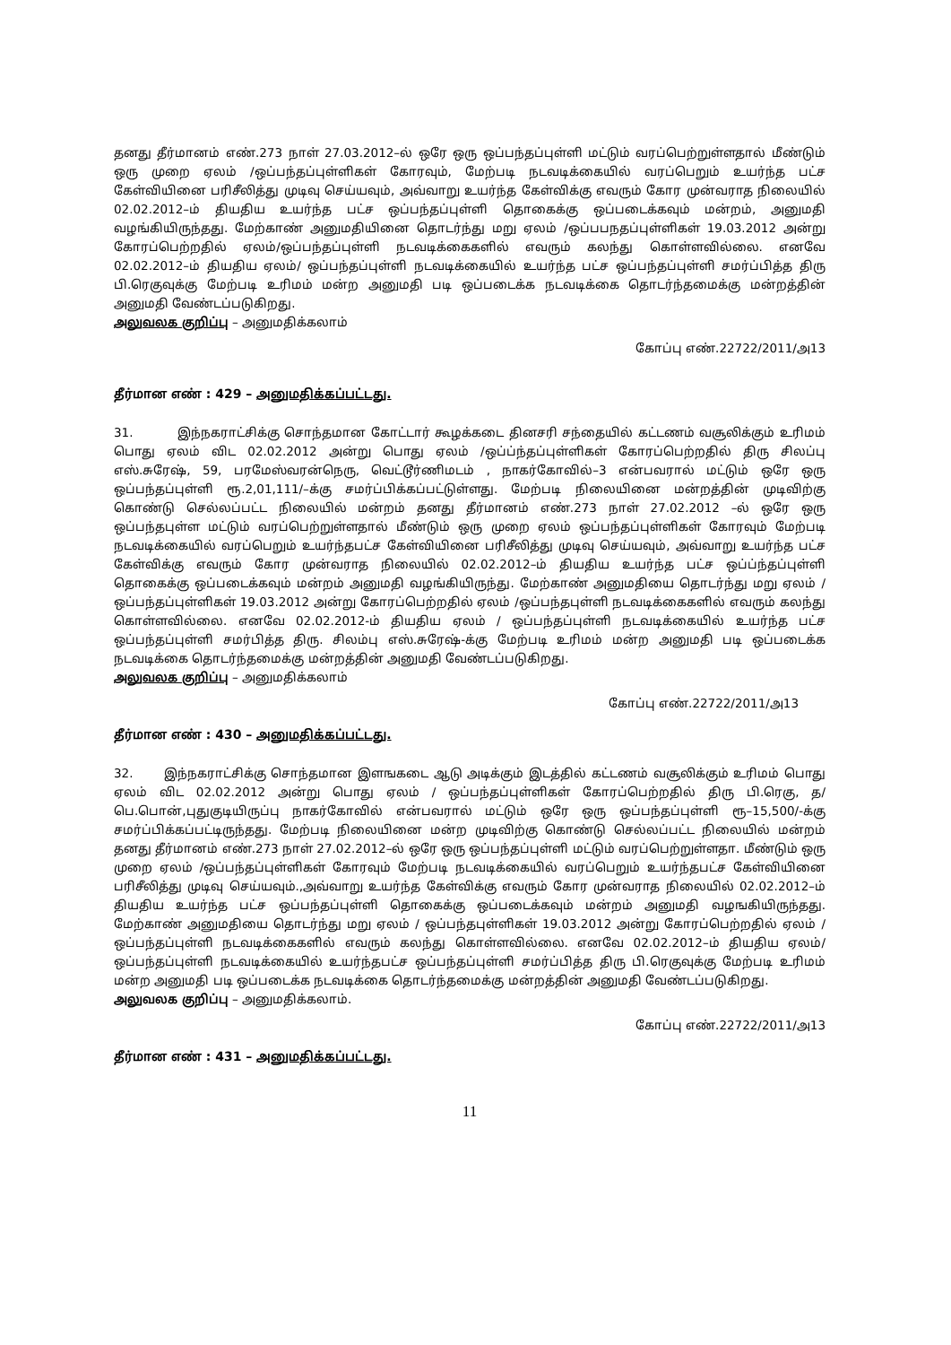தனது தீர்மானம் எண்.273 நாள் 27.03.2012–ல் ஒரே ஒரு ஒப்பந்தப்புள்ளி மட்டும் வரப்பெற்றுள்ளதால் மீண்டும் ஒரு முறை ஏலம் /ஒப்பந்தப்புள்ளிகள் கோரவும், மேற்படி நடவடிக்கையில் வரப்பெறும் உயர்ந்த பட்ச கேள்வியினை பரிசீலித்து முடிவு செய்யவும், அவ்வாறு உயர்ந்த கேள்விக்கு எவரும் கோர முன்வராத நிலையில் 02.02.2012–ம் தியதிய உயர்ந்த பட்ச ஒப்பந்தப்புள்ளி தொகைக்கு ஒப்படைக்கவும் மன்றம், அனுமதி வழங்கியிருந்தது. மேற்காண் அனுமதியினை தொடர்ந்து மறு ஏலம் /ஒப்பபநதப்புள்ளிகள் 19.03.2012 அன்று கோரப்பெற்றதில் ஏலம்/ஒப்பந்தப்புள்ளி நடவடிக்கைகளில் எவரும் கலந்து கொள்ளவில்லை. எனவே 02.02.2012–ம் தியதிய ஏலம்/ ஒப்பந்தப்புள்ளி நடவடிக்கையில் உயர்ந்த பட்ச ஒப்பந்தப்புள்ளி சமர்ப்பித்த திரு பி.ரெகுவுக்கு மேற்படி உரிமம் மன்ற அனுமதி படி ஒப்படைக்க நடவடிக்கை தொடர்ந்தமைக்கு மன்றத்தின் அனுமதி வேண்டப்படுகிறது.
அலுவலக குறிப்பு – அனுமதிக்கலாம்
கோப்பு எண்.22722/2011/அ13
தீர்மான எண் : 429 – அனுமதிக்கப்பட்டது.
31. இந்நகராட்சிக்கு சொந்தமான கோட்டார் கூழக்கடை தினசரி சந்தையில் கட்டணம் வசூலிக்கும் உரிமம் பொது ஏலம் விட 02.02.2012 அன்று பொது ஏலம் /ஒப்ப்ந்தப்புள்ளிகள் கோரப்பெற்றதில் திரு சிலப்பு எஸ்.சுரேஷ், 59, பரமேஸ்வரன்நெரு, வெட்டூர்ணிமடம் , நாகர்கோவில்–3 என்பவரால் மட்டும் ஒரே ஒரு ஒப்பந்தப்புள்ளி ரூ.2,01,111/–க்கு சமர்ப்பிக்கப்பட்டுள்ளது. மேற்படி நிலையினை மன்றத்தின் முடிவிற்கு கொண்டு செல்லப்பட்ட நிலையில் மன்றம் தனது தீர்மானம் எண்.273 நாள் 27.02.2012 –ல் ஒரே ஒரு ஒப்பந்தபுள்ள மட்டும் வரப்பெற்றுள்ளதால் மீண்டும் ஒரு முறை ஏலம் ஒப்பந்தப்புள்ளிகள் கோரவும் மேற்படி நடவடிக்கையில் வரப்பெறும் உயர்ந்தபட்ச கேள்வியினை பரிசீலித்து முடிவு செய்யவும், அவ்வாறு உயர்ந்த பட்ச கேள்விக்கு எவரும் கோர முன்வராத நிலையில் 02.02.2012–ம் தியதிய உயர்ந்த பட்ச ஒப்ப்ந்தப்புள்ளி தொகைக்கு ஒப்படைக்கவும் மன்றம் அனுமதி வழங்கியிருந்து. மேற்காண் அனுமதியை தொடர்ந்து மறு ஏலம் / ஒப்பந்தப்புள்ளிகள் 19.03.2012 அன்று கோரப்பெற்றதில் ஏலம் /ஒப்பந்தபுள்ளி நடவடிக்கைகளில் எவரும் கலந்து கொள்ளவில்லை. எனவே 02.02.2012-ம் தியதிய ஏலம் / ஒப்பந்தப்புள்ளி நடவடிக்கையில் உயர்ந்த பட்ச ஒப்பந்தப்புள்ளி சமர்பித்த திரு. சிலம்பு எஸ்.சுரேஷ்-க்கு மேற்படி உரிமம் மன்ற அனுமதி படி ஒப்படைக்க நடவடிக்கை தொடர்ந்தமைக்கு மன்றத்தின் அனுமதி வேண்டப்படுகிறது.
அலுவலக குறிப்பு – அனுமதிக்கலாம்
கோப்பு எண்.22722/2011/அ13
தீர்மான எண் : 430 – அனுமதிக்கப்பட்டது.
32. இந்நகராட்சிக்கு சொந்தமான இளஙகடை ஆடு அடிக்கும் இடத்தில் கட்டணம் வசூலிக்கும் உரிமம் பொது ஏலம் விட 02.02.2012 அன்று பொது ஏலம் / ஒப்பந்தப்புள்ளிகள் கோரப்பெற்றதில் திரு பி.ரெகு, த/பெ.பொன்,புதுகுடியிருப்பு நாகர்கோவில் என்பவரால் மட்டும் ஒரே ஒரு ஒப்பந்தப்புள்ளி ரூ–15,500/-க்கு சமர்ப்பிக்கப்பட்டிருந்தது. மேற்படி நிலையினை மன்ற முடிவிற்கு கொண்டு செல்லப்பட்ட நிலையில் மன்றம் தனது தீர்மானம் எண்.273 நாள் 27.02.2012–ல் ஒரே ஒரு ஒப்பந்தப்புள்ளி மட்டும் வரப்பெற்றுள்ளதா. மீண்டும் ஒரு முறை ஏலம் /ஒப்பந்தப்புள்ளிகள் கோரவும் மேற்படி நடவடிக்கையில் வரப்பெறும் உயர்ந்தபட்ச கேள்வியினை பரிசீலித்து முடிவு செய்யவும்.,அவ்வாறு உயர்ந்த கேள்விக்கு எவரும் கோர முன்வராத நிலையில் 02.02.2012–ம் தியதிய உயர்ந்த பட்ச ஒப்பந்தப்புள்ளி தொகைக்கு ஒப்படைக்கவும் மன்றம் அனுமதி வழஙகியிருந்தது. மேற்காண் அனுமதியை தொடர்ந்து மறு ஏலம் / ஒப்பந்தபுள்ளிகள் 19.03.2012 அன்று கோரப்பெற்றதில் ஏலம் /ஒப்பந்தப்புள்ளி நடவடிக்கைகளில் எவரும் கலந்து கொள்ளவில்லை. எனவே 02.02.2012–ம் தியதிய ஏலம்/ஒப்பந்தப்புள்ளி நடவடிக்கையில் உயர்ந்தபட்ச ஒப்பந்தப்புள்ளி சமர்ப்பித்த திரு பி.ரெகுவுக்கு மேற்படி உரிமம் மன்ற அனுமதி படி ஒப்படைக்க நடவடிக்கை தொடர்ந்தமைக்கு மன்றத்தின் அனுமதி வேண்டப்படுகிறது.
அலுவலக குறிப்பு – அனுமதிக்கலாம்.
கோப்பு எண்.22722/2011/அ13
தீர்மான எண் : 431 – அனுமதிக்கப்பட்டது.
11